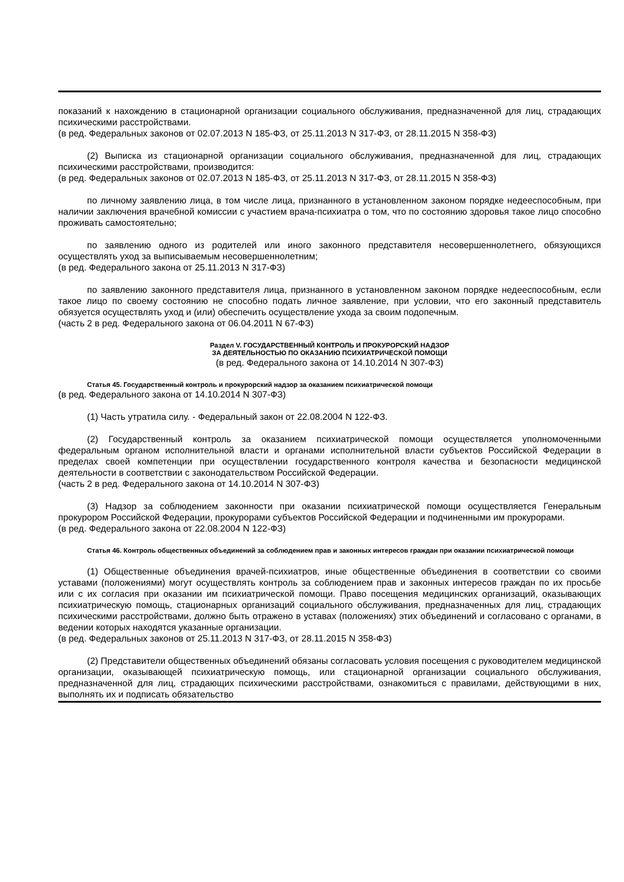показаний к нахождению в стационарной организации социального обслуживания, предназначенной для лиц, страдающих психическими расстройствами.
(в ред. Федеральных законов от 02.07.2013 N 185-ФЗ, от 25.11.2013 N 317-ФЗ, от 28.11.2015 N 358-ФЗ)
(2) Выписка из стационарной организации социального обслуживания, предназначенной для лиц, страдающих психическими расстройствами, производится:
(в ред. Федеральных законов от 02.07.2013 N 185-ФЗ, от 25.11.2013 N 317-ФЗ, от 28.11.2015 N 358-ФЗ)
по личному заявлению лица, в том числе лица, признанного в установленном законом порядке недееспособным, при наличии заключения врачебной комиссии с участием врача-психиатра о том, что по состоянию здоровья такое лицо способно проживать самостоятельно;
по заявлению одного из родителей или иного законного представителя несовершеннолетнего, обязующихся осуществлять уход за выписываемым несовершеннолетним;
(в ред. Федерального закона от 25.11.2013 N 317-ФЗ)
по заявлению законного представителя лица, признанного в установленном законом порядке недееспособным, если такое лицо по своему состоянию не способно подать личное заявление, при условии, что его законный представитель обязуется осуществлять уход и (или) обеспечить осуществление ухода за своим подопечным.
(часть 2 в ред. Федерального закона от 06.04.2011 N 67-ФЗ)
Раздел V. ГОСУДАРСТВЕННЫЙ КОНТРОЛЬ И ПРОКУРОРСКИЙ НАДЗОР
ЗА ДЕЯТЕЛЬНОСТЬЮ ПО ОКАЗАНИЮ ПСИХИАТРИЧЕСКОЙ ПОМОЩИ
(в ред. Федерального закона от 14.10.2014 N 307-ФЗ)
Статья 45. Государственный контроль и прокурорский надзор за оказанием психиатрической помощи
(в ред. Федерального закона от 14.10.2014 N 307-ФЗ)
(1) Часть утратила силу. - Федеральный закон от 22.08.2004 N 122-ФЗ.
(2) Государственный контроль за оказанием психиатрической помощи осуществляется уполномоченными федеральным органом исполнительной власти и органами исполнительной власти субъектов Российской Федерации в пределах своей компетенции при осуществлении государственного контроля качества и безопасности медицинской деятельности в соответствии с законодательством Российской Федерации.
(часть 2 в ред. Федерального закона от 14.10.2014 N 307-ФЗ)
(3) Надзор за соблюдением законности при оказании психиатрической помощи осуществляется Генеральным прокурором Российской Федерации, прокурорами субъектов Российской Федерации и подчиненными им прокурорами.
(в ред. Федерального закона от 22.08.2004 N 122-ФЗ)
Статья 46. Контроль общественных объединений за соблюдением прав и законных интересов граждан при оказании психиатрической помощи
(1) Общественные объединения врачей-психиатров, иные общественные объединения в соответствии со своими уставами (положениями) могут осуществлять контроль за соблюдением прав и законных интересов граждан по их просьбе или с их согласия при оказании им психиатрической помощи. Право посещения медицинских организаций, оказывающих психиатрическую помощь, стационарных организаций социального обслуживания, предназначенных для лиц, страдающих психическими расстройствами, должно быть отражено в уставах (положениях) этих объединений и согласовано с органами, в ведении которых находятся указанные организации.
(в ред. Федеральных законов от 25.11.2013 N 317-ФЗ, от 28.11.2015 N 358-ФЗ)
(2) Представители общественных объединений обязаны согласовать условия посещения с руководителем медицинской организации, оказывающей психиатрическую помощь, или стационарной организации социального обслуживания, предназначенной для лиц, страдающих психическими расстройствами, ознакомиться с правилами, действующими в них, выполнять их и подписать обязательство